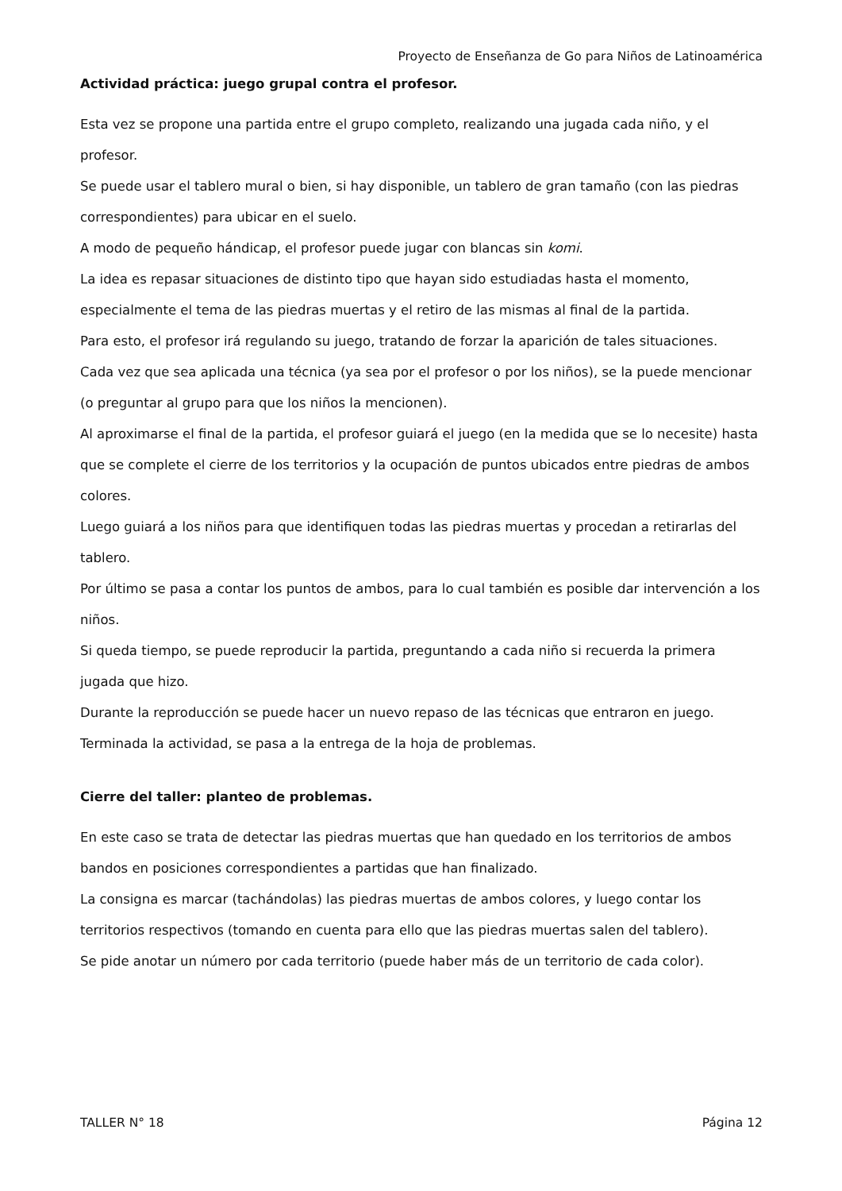Proyecto de Enseñanza de Go para Niños de Latinoamérica
Actividad práctica: juego grupal contra el profesor.
Esta vez se propone una partida entre el grupo completo, realizando una jugada cada niño, y el profesor.
Se puede usar el tablero mural o bien, si hay disponible, un tablero de gran tamaño (con las piedras correspondientes) para ubicar en el suelo.
A modo de pequeño hándicap, el profesor puede jugar con blancas sin komi.
La idea es repasar situaciones de distinto tipo que hayan sido estudiadas hasta el momento, especialmente el tema de las piedras muertas y el retiro de las mismas al final de la partida.
Para esto, el profesor irá regulando su juego, tratando de forzar la aparición de tales situaciones.
Cada vez que sea aplicada una técnica (ya sea por el profesor o por los niños), se la puede mencionar (o preguntar al grupo para que los niños la mencionen).
Al aproximarse el final de la partida, el profesor guiará el juego (en la medida que se lo necesite) hasta que se complete el cierre de los territorios y la ocupación de puntos ubicados entre piedras de ambos colores.
Luego guiará a los niños para que identifiquen todas las piedras muertas y procedan a retirarlas del tablero.
Por último se pasa a contar los puntos de ambos, para lo cual también es posible dar intervención a los niños.
Si queda tiempo, se puede reproducir la partida, preguntando a cada niño si recuerda la primera jugada que hizo.
Durante la reproducción se puede hacer un nuevo repaso de las técnicas que entraron en juego.
Terminada la actividad, se pasa a la entrega de la hoja de problemas.
Cierre del taller: planteo de problemas.
En este caso se trata de detectar las piedras muertas que han quedado en los territorios de ambos bandos en posiciones correspondientes a partidas que han finalizado.
La consigna es marcar (tachándolas) las piedras muertas de ambos colores, y luego contar los territorios respectivos (tomando en cuenta para ello que las piedras muertas salen del tablero).
Se pide anotar un número por cada territorio (puede haber más de un territorio de cada color).
TALLER N° 18 Página 12